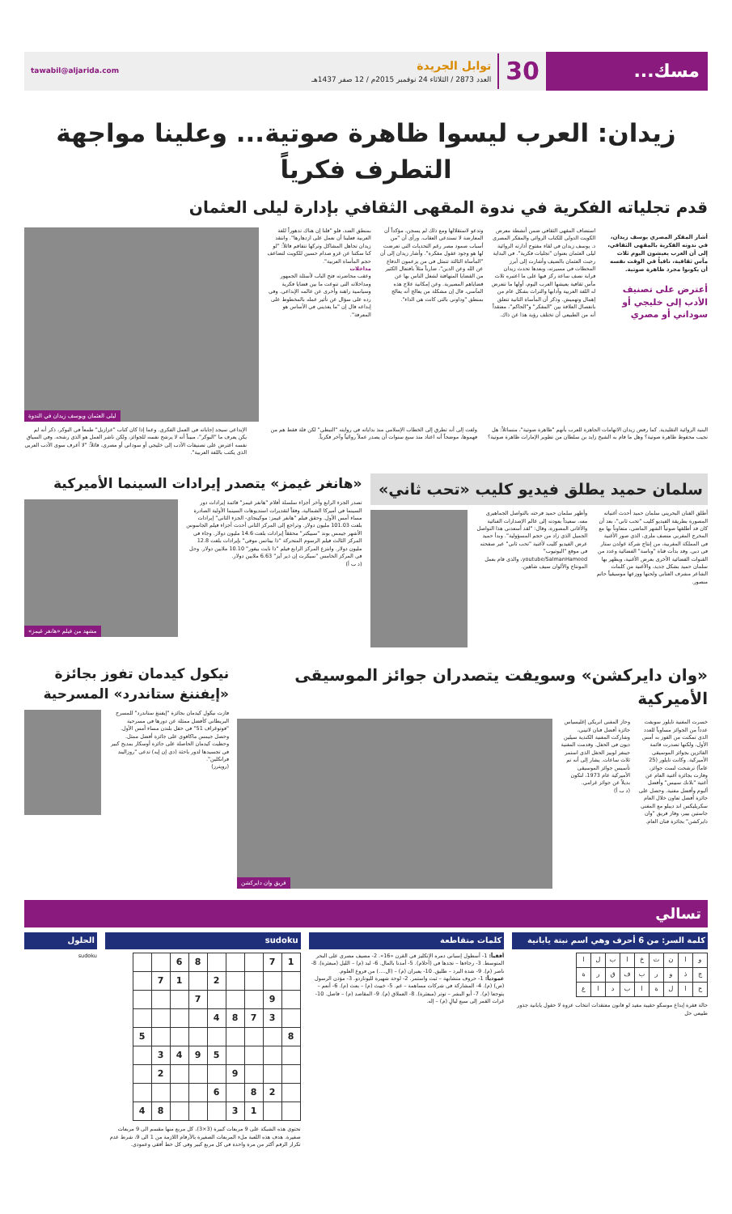مسك...
30
توابل الجريدة
العدد 2873 / الثلاثاء 24 نوفمبر 2015م / 12 صفر 1437هـ
tawabil@aljarida.com
زيدان: العرب ليسوا ظاهرة صوتية... وعلينا مواجهة التطرف فكرياً
قدم تجلياته الفكرية في ندوة المقهى الثقافي بإدارة ليلى العثمان
أشار المفكر المصري يوسف زيدان، في ندوته الفكرية بالمقهى الثقافي، إلى أن العرب يعيشون اليوم ثلاث مآس ثقافية، نافياً في الوقت نفسه أن يكونوا مجرد ظاهرة صوتية.
أعترض على تصنيف الأدب إلى خليجي أو سوداني أو مصري
استضاف المقهى الثقافي ضمن أنشطة معرض الكويت الدولي للكتاب الروائي والمفكر المصري د. يوسف زيدان في لقاء مفتوح أدارته الروائية ليلى العثمان بعنوان "تجليات فكرية". في البداية رحبت العثمان بالضيف وأشارت إلى أبرز المحطات في مسيرته، وبعدها تحدث زيدان قرابة نصف ساعة ركز فيها على ما اعتبره ثلاث مآس ثقافية يعيشها العرب اليوم، أولها ما تتعرض له اللغة العربية وآدابها والتراث بشكل عام من إهمال وتهميش. وذكر أن المأساة الثانية تتعلق بانفصال العلاقة بين "المفكر" و"الحاكم"، معتقداً أنه من الطبيعي أن تختلف رؤية هذا عن ذاك.
وتدعو لاستقلالها ومع ذلك لم يسجن، مؤكداً أن المعارضة لا تستدعي العقاب. ورأى أن "من أسباب صمود مصر رغم التحديات التي تعرضت لها هو وجود عقول مفكرة". وأشار زيدان إلى أن "المأساة الثالثة تتمثل في من يزعمون الدفاع عن الله وعن الدين"، ضارباً مثلاً بافتعال الكثير من القضايا المتهافتة لشغل الناس بها عن قضاياهم المصيرية. وعن إمكانية علاج هذه المآسي، قال إن مشكلة من يعالج أنه يعالج بمنطق "وداوني بالتي كانت هي الداء".
بمنطق الضد، فلو "قلنا إن هناك تدهوراً للغة العربية فعلينا أن نعمل على ازدهارها". وانتقد زيدان تجاهل المشاكل وتركها تتفاقم قائلاً: "لو كنا سكتنا عن غزو صدام حسين للكويت لتضاعف حجم المأساة العربية".
مداخلات
وعقب محاضرته فتح الباب لأسئلة الجمهور ومداخلاته التي تنوعت ما بين قضايا فكرية وسياسية راهنة وأخرى عن عالمه الإبداعي. وفي رده على سؤال عن تأثير عمله بالمخطوط على إبداعه قال إن "ما يغذيني في الأساس هو المعرفة".
ليلى العثمان ويوسف زيدان في الندوة
البنية الروائية التقليدية. كما رفض زيدان الاتهامات الجاهزة للعرب بأنهم "ظاهرة صوتية"، متسائلاً: هل نجيب محفوظ ظاهرة صوتية؟ وهل ما قام به الشيخ زايد بن سلطان من تطوير الإمارات ظاهرة صوتية؟
ولفت إلى أنه تطرق إلى الخطاب الإسلامي منذ بداياته في روايته "النبطي" لكن قلة فقط هم من فهموها، موضحاً أنه اعتاد منذ سبع سنوات أن يصدر عملاً روائياً وآخر فكرياً.
الإبداعي سيجد إجاباته في العمل الفكري. وعما إذا كان كتاب "عزازيل" طمعاً في البوكر، ذكر أنه لم يكن يعرف ما "البوكر"، مبيناً أنه لا يرشح نفسه للجوائز، ولكن ناشر العمل هو الذي رشحه. وفي السياق نفسه اعترض على تصنيفات الأدب إلى خليجي أو سوداني أو مصري، قائلاً: "لا أعرف سوى الأدب العربي الذي يكتب باللغة العربية".
سلمان حميد يطلق فيديو كليب «تحب ثاني»
أطلق الفنان البحريني سلمان حميد أحدث أغنياته المصورة بطريقة الفيديو كليب "تحب ثاني"، بعد أن كان قد أطلقها صوتياً الشهر الماضي، متعاوناً بها مع المخرج المغربي منصف ملزي، الذي صور الأغنية في المملكة المغربية، من إنتاج شركة غولدن ستار في دبي. وقد بدأت قناة "وناسة" الفضائية وعدد من القنوات الفضائية الأخرى بعرض الأغنية، ويظهر بها سلمان حميد بشكل جديد، والأغنية من كلمات الشاعر مشرف العتابي ولحنها ووزعها موسيقياً حاتم منصور.
وأظهر سلمان حميد فرحته بالتواصل الجماهيري معه، سعيداً بعودته إلى عالم الإصدارات الغنائية والأغاني المصورة، وقال: "لقد أسعدني هذا التواصل الجميل الذي زاد من حجم المسؤولية". وبدأ حميد عرض الفيديو كليب لأغنية "تحب ثاني" عبر صفحته في موقع "اليوتيوب" youtube/SalmanHameed، والذي قام بعمل المونتاج والألوان سيف شاهين.
«هانغر غيمز» يتصدر إيرادات السينما الأميركية
تصدر الجزء الرابع وآخر أجزاء سلسلة أفلام "هانغر غيمز" قائمة إيرادات دور السينما في أميركا الشمالية، وفقاً لتقديرات استديوهات السينما الأولية الصادرة مساء أمس الأول. وحقق فيلم "هانغر غيمز: موكينجاي- الجزء الثاني" إيرادات بلغت 101.03 مليون دولار. وتراجع إلى المركز الثاني أحدث أجزاء فيلم الجاسوس الأشهر جيمس بوند "سبيكتر" محققاً إيرادات بلغت 14.6 مليون دولار. وجاء في المركز الثالث فيلم الرسوم المتحركة "ذا بيناتس موفي" بإيرادات بلغت 12.8 مليون دولار. وانتزع المركز الرابع فيلم "ذا نايت بيفور" 10.10 ملايين دولار. وحل في المركز الخامس "سيكرت إن ذير آيز" 6.63 ملايين دولار.
(د ب أ)
مشهد من فيلم «هانغر غيمز»
«وان دايركشن» وسويفت يتصدران جوائز الموسيقى الأميركية
خسرت المغنية تايلور سويفت عدداً من الجوائز مساوياً للعدد الذي تمكنت من الفوز به أمس الأول، ولكنها تصدرت قائمة الفائزين بجوائز الموسيقى الأميركية. وكانت تايلور (25 عاماً) ترشحت لست جوائز، وفازت بجائزة أغنية العام عن أغنية "بلانك سبيس" وأفضل ألبوم وأفضل مغنية. وحصل على جائزة أفضل تعاون خلال العام سكريليكس اند ديبلو مع المغني جاستين بيبر، وفاز فريق "وان دايركشن" بجائزة فنان العام.
وحاز المغني انريكي إغليسياس جائزة أفضل فنان لاتيني، وشاركت المغنية الكندية سيلين ديون في الحفل. وقدمت المغنية جينفر لوبيز الحفل الذي استمر ثلاث ساعات. يشار إلى أنه تم تأسيس جوائز الموسيقى الأميركية عام 1973، لتكون بديلاً عن جوائز غرامي.
(د ب أ)
فريق وان دايركشن
نيكول كيدمان تفوز بجائزة «إيفننغ ستاندرد» المسرحية
فازت نيكول كيدمان بجائزة "إيفننغ ستاندرد" للمسرح البريطاني كأفضل ممثلة عن دورها في مسرحية "فوتوغراف 51" في حفل بلندن مساء أمس الأول. وحصل جيمس ماكافوي على جائزة أفضل ممثل. وحظيت كيدمان الحاصلة على جائزة أوسكار بمديح كبير في تجسيدها لدور باحثة (دي إن إيه) تدعى "روزاليند فرانكلين".
(رويترز)
تسالي
كلمة السر: من 6 أحرف وهي اسم نبتة يابانية
| و | ا | ن | ت | خ | ا | ب | ل | ا |
| ج | ذ | و | ر | ب | ف | ق | ر | ة |
| ح | ا | ل | ة | ا | ب | د | ا | ع |
حالة فقرة إبداع موسكو حقيبة مفيد لو قانون معتقدات انتخاب عزوة لا حقول يابانية جذور طبيعي حل
كلمات متقاطعة
أفقياً: 1- أسطول إسباني دمره الإنكليز في القرن «16». 2- مصيف مصري على البحر المتوسط. 3- رجاءها – تجدها في (أحلام). 5- أمدنا بالمال. 6- لبد (م) – الليل (مبعثرة). 8- ناصر (م). 9- شدة البرد – طليق. 10- يعبران (م) – (ال....) من فروع العلوم.
عمودياً: 1- حروف متشابهة – ثبت واستمر. 2- لوحة شهيرة لليوناردو. 3- مؤذن الرسول (ص) (م). 4- المشاركة في شركات مساهمة – غم. 5- خبيث (م) – بعث (م). 6- أنعم – يتوجعا (م). 7- أبو البشر – توتر (مبعثرة). 8- العملاق (م). 9- المقاصد (م) – فاصل. 10- غرات القمر إلى سبع ليالٍ (م) – إله.
sudoku
| 1 | 7 | | | | 8 | 6 | | |
| | | | | 2 | | 1 | 7 | |
| | 9 | | | | 7 | | | |
| | 3 | 7 | 8 | 4 | | | | |
| 8 | | | | | | | | 5 |
| | | | | 5 | 9 | 4 | 3 | |
| | | | 9 | | | | 2 | |
| | 2 | 8 | | 6 | | | | |
| | | 1 | 3 | | | | 8 | 4 |
تحتوي هذه الشبكة على 9 مربعات كبيرة (3×3)، كل مربع منها مقسم الى 9 مربعات صغيرة. هدف هذه اللعبة ملء المربعات الصغيرة بالأرقام اللازمة من 1 الى 9، شرط عدم تكرار الرقم أكثر من مرة واحدة في كل مربع كبير وفي كل خط أفقي وعمودي.
الحلول
sudoku